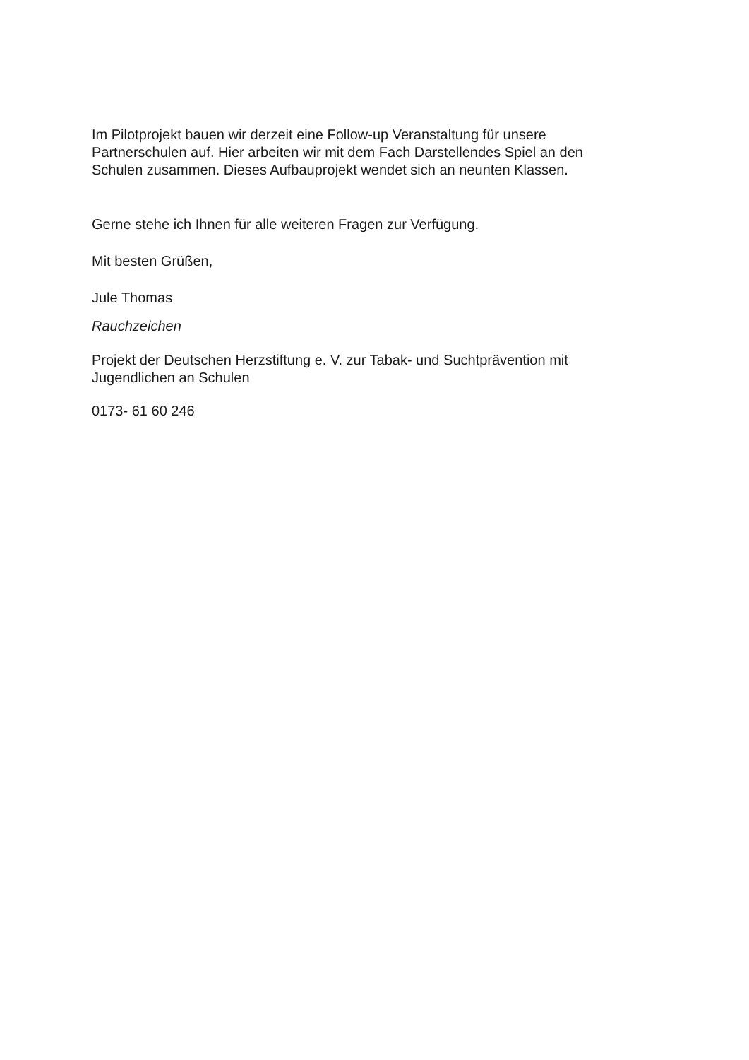Im Pilotprojekt bauen wir derzeit eine Follow-up Veranstaltung für unsere Partnerschulen auf. Hier arbeiten wir mit dem Fach Darstellendes Spiel an den Schulen zusammen. Dieses Aufbauprojekt wendet sich an neunten Klassen.
Gerne stehe ich Ihnen für alle weiteren Fragen zur Verfügung.
Mit besten Grüßen,
Jule Thomas
Rauchzeichen
Projekt der Deutschen Herzstiftung e. V. zur Tabak- und Suchtprävention mit Jugendlichen an Schulen
0173- 61 60 246